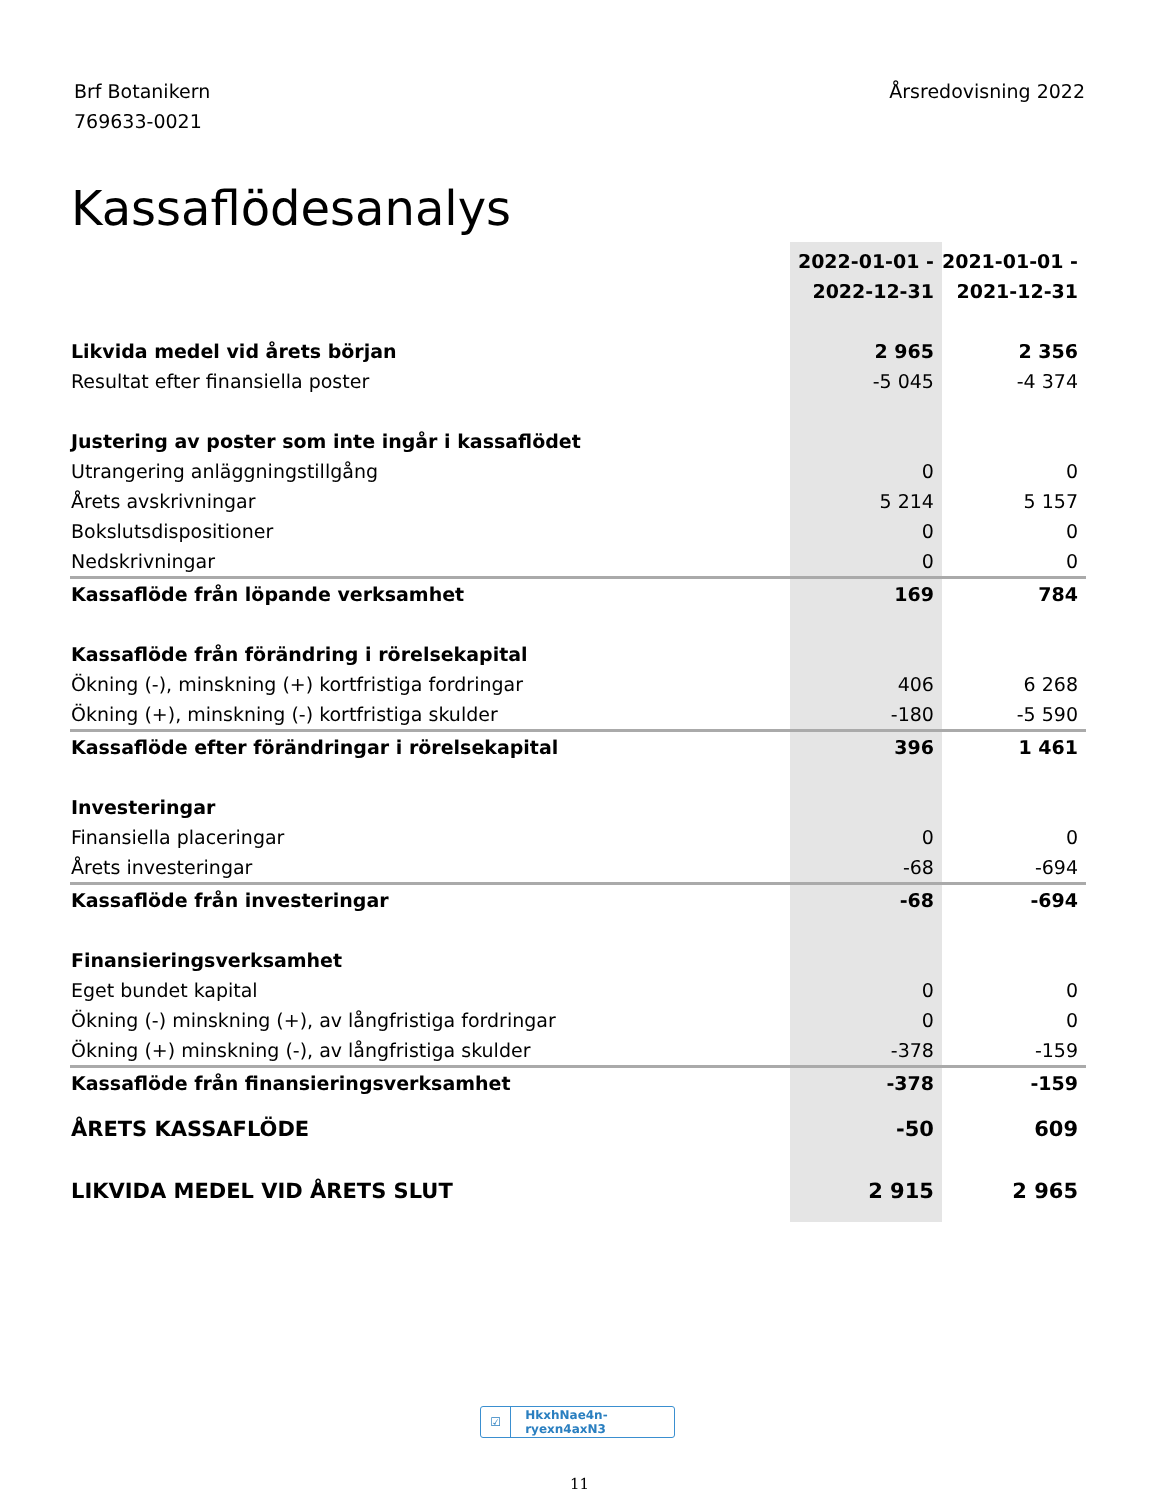Brf Botanikern
769633-0021
Årsredovisning 2022
Kassaflödesanalys
| | 2022-01-01 - 2022-12-31 | 2021-01-01 - 2021-12-31 |
| --- | --- | --- |
| Likvida medel vid årets början | 2 965 | 2 356 |
| Resultat efter finansiella poster | -5 045 | -4 374 |
| Justering av poster som inte ingår i kassaflödet | | |
| Utrangering anläggningstillgång | 0 | 0 |
| Årets avskrivningar | 5 214 | 5 157 |
| Bokslutsdispositioner | 0 | 0 |
| Nedskrivningar | 0 | 0 |
| Kassaflöde från löpande verksamhet | 169 | 784 |
| Kassaflöde från förändring i rörelsekapital | | |
| Ökning (-), minskning (+) kortfristiga fordringar | 406 | 6 268 |
| Ökning (+), minskning (-) kortfristiga skulder | -180 | -5 590 |
| Kassaflöde efter förändringar i rörelsekapital | 396 | 1 461 |
| Investeringar | | |
| Finansiella placeringar | 0 | 0 |
| Årets investeringar | -68 | -694 |
| Kassaflöde från investeringar | -68 | -694 |
| Finansieringsverksamhet | | |
| Eget bundet kapital | 0 | 0 |
| Ökning (-) minskning (+), av långfristiga fordringar | 0 | 0 |
| Ökning (+) minskning (-), av långfristiga skulder | -378 | -159 |
| Kassaflöde från finansieringsverksamhet | -378 | -159 |
| ÅRETS KASSAFLÖDE | -50 | 609 |
| LIKVIDA MEDEL VID ÅRETS SLUT | 2 915 | 2 965 |
☑ HkxhNae4n-ryexn4axN3
11